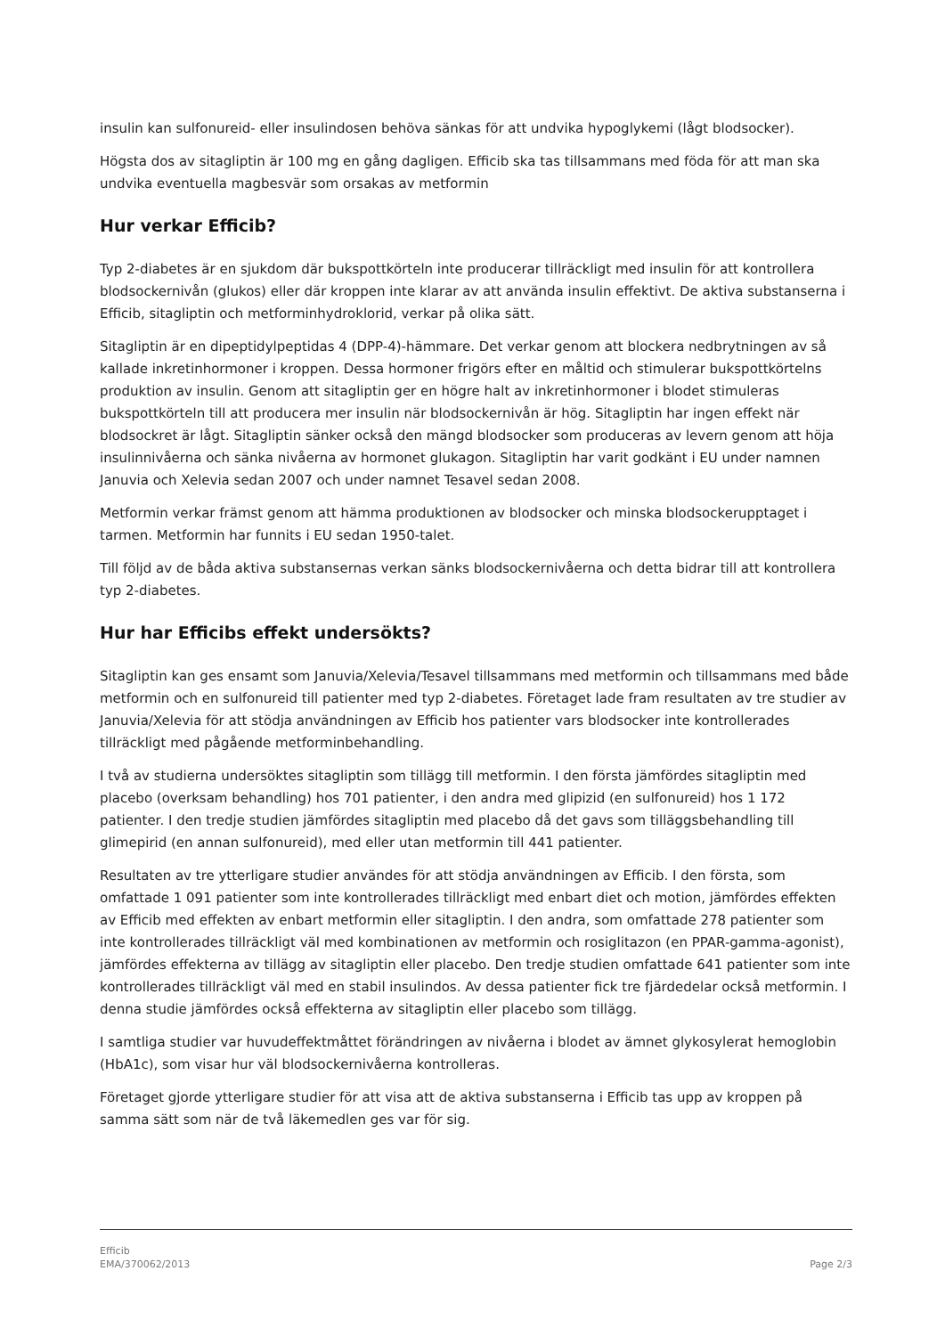insulin kan sulfonureid- eller insulindosen behöva sänkas för att undvika hypoglykemi (lågt blodsocker).
Högsta dos av sitagliptin är 100 mg en gång dagligen. Efficib ska tas tillsammans med föda för att man ska undvika eventuella magbesvär som orsakas av metformin
Hur verkar Efficib?
Typ 2-diabetes är en sjukdom där bukspottkörteln inte producerar tillräckligt med insulin för att kontrollera blodsockernivån (glukos) eller där kroppen inte klarar av att använda insulin effektivt. De aktiva substanserna i Efficib, sitagliptin och metforminhydroklorid, verkar på olika sätt.
Sitagliptin är en dipeptidylpeptidas 4 (DPP-4)-hämmare. Det verkar genom att blockera nedbrytningen av så kallade inkretinhormoner i kroppen. Dessa hormoner frigörs efter en måltid och stimulerar bukspottkörtelns produktion av insulin. Genom att sitagliptin ger en högre halt av inkretinhormoner i blodet stimuleras bukspottkörteln till att producera mer insulin när blodsockernivån är hög. Sitagliptin har ingen effekt när blodsockret är lågt. Sitagliptin sänker också den mängd blodsocker som produceras av levern genom att höja insulinnivåerna och sänka nivåerna av hormonet glukagon. Sitagliptin har varit godkänt i EU under namnen Januvia och Xelevia sedan 2007 och under namnet Tesavel sedan 2008.
Metformin verkar främst genom att hämma produktionen av blodsocker och minska blodsockerupptaget i tarmen. Metformin har funnits i EU sedan 1950-talet.
Till följd av de båda aktiva substansernas verkan sänks blodsockernivåerna och detta bidrar till att kontrollera typ 2-diabetes.
Hur har Efficibs effekt undersökts?
Sitagliptin kan ges ensamt som Januvia/Xelevia/Tesavel tillsammans med metformin och tillsammans med både metformin och en sulfonureid till patienter med typ 2-diabetes. Företaget lade fram resultaten av tre studier av Januvia/Xelevia för att stödja användningen av Efficib hos patienter vars blodsocker inte kontrollerades tillräckligt med pågående metforminbehandling.
I två av studierna undersöktes sitagliptin som tillägg till metformin. I den första jämfördes sitagliptin med placebo (overksam behandling) hos 701 patienter, i den andra med glipizid (en sulfonureid) hos 1 172 patienter. I den tredje studien jämfördes sitagliptin med placebo då det gavs som tilläggsbehandling till glimepirid (en annan sulfonureid), med eller utan metformin till 441 patienter.
Resultaten av tre ytterligare studier användes för att stödja användningen av Efficib. I den första, som omfattade 1 091 patienter som inte kontrollerades tillräckligt med enbart diet och motion, jämfördes effekten av Efficib med effekten av enbart metformin eller sitagliptin. I den andra, som omfattade 278 patienter som inte kontrollerades tillräckligt väl med kombinationen av metformin och rosiglitazon (en PPAR-gamma-agonist), jämfördes effekterna av tillägg av sitagliptin eller placebo. Den tredje studien omfattade 641 patienter som inte kontrollerades tillräckligt väl med en stabil insulindos. Av dessa patienter fick tre fjärdedelar också metformin. I denna studie jämfördes också effekterna av sitagliptin eller placebo som tillägg.
I samtliga studier var huvudeffektmåttet förändringen av nivåerna i blodet av ämnet glykosylerat hemoglobin (HbA1c), som visar hur väl blodsockernivåerna kontrolleras.
Företaget gjorde ytterligare studier för att visa att de aktiva substanserna i Efficib tas upp av kroppen på samma sätt som när de två läkemedlen ges var för sig.
Efficib
EMA/370062/2013 Page 2/3